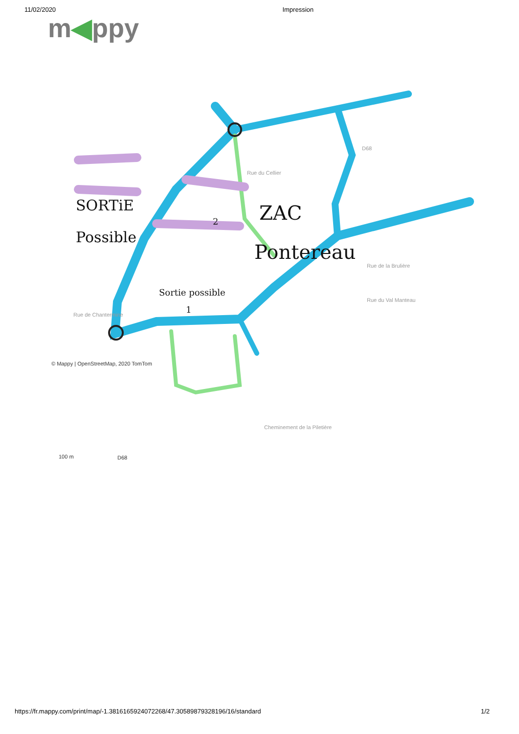11/02/2020 Impression
m◀ppy
SORTiE
Possible
ZAC
Pontereau
Sortie possible
1
2
Rue du Cellier
Rue de Chantermine
Rue de la Brulière
Rue du Val Manteau
Cheminement de la Piletière
D68
© Mappy | OpenStreetMap, 2020 TomTom
100 m D68
https://fr.mappy.com/print/map/-1.3816165924072268/47.30589879328196/16/standard 1/2